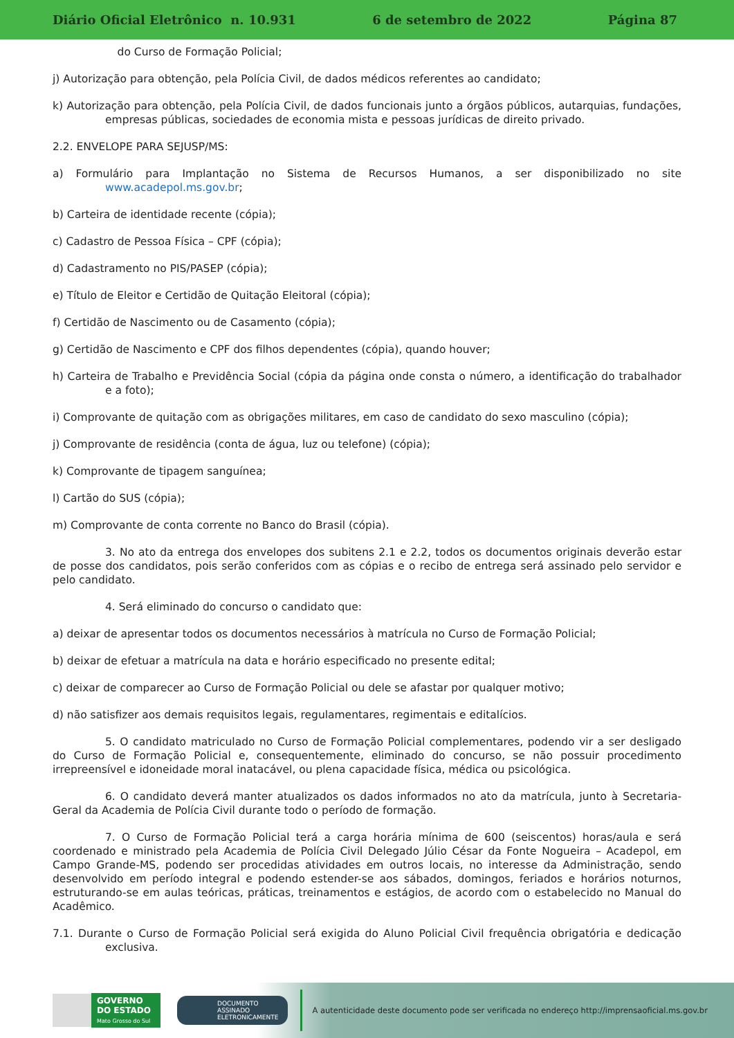Diário Oficial Eletrônico n. 10.931 6 de setembro de 2022 Página 87
do Curso de Formação Policial;
j) Autorização para obtenção, pela Polícia Civil, de dados médicos referentes ao candidato;
k) Autorização para obtenção, pela Polícia Civil, de dados funcionais junto a órgãos públicos, autarquias, fundações, empresas públicas, sociedades de economia mista e pessoas jurídicas de direito privado.
2.2. ENVELOPE PARA SEJUSP/MS:
a) Formulário para Implantação no Sistema de Recursos Humanos, a ser disponibilizado no site www.acadepol.ms.gov.br;
b) Carteira de identidade recente (cópia);
c) Cadastro de Pessoa Física – CPF (cópia);
d) Cadastramento no PIS/PASEP (cópia);
e) Título de Eleitor e Certidão de Quitação Eleitoral (cópia);
f) Certidão de Nascimento ou de Casamento (cópia);
g) Certidão de Nascimento e CPF dos filhos dependentes (cópia), quando houver;
h) Carteira de Trabalho e Previdência Social (cópia da página onde consta o número, a identificação do trabalhador e a foto);
i) Comprovante de quitação com as obrigações militares, em caso de candidato do sexo masculino (cópia);
j) Comprovante de residência (conta de água, luz ou telefone) (cópia);
k) Comprovante de tipagem sanguínea;
l) Cartão do SUS (cópia);
m) Comprovante de conta corrente no Banco do Brasil (cópia).
3. No ato da entrega dos envelopes dos subitens 2.1 e 2.2, todos os documentos originais deverão estar de posse dos candidatos, pois serão conferidos com as cópias e o recibo de entrega será assinado pelo servidor e pelo candidato.
4. Será eliminado do concurso o candidato que:
a) deixar de apresentar todos os documentos necessários à matrícula no Curso de Formação Policial;
b) deixar de efetuar a matrícula na data e horário especificado no presente edital;
c) deixar de comparecer ao Curso de Formação Policial ou dele se afastar por qualquer motivo;
d) não satisfizer aos demais requisitos legais, regulamentares, regimentais e editalícios.
5. O candidato matriculado no Curso de Formação Policial complementares, podendo vir a ser desligado do Curso de Formação Policial e, consequentemente, eliminado do concurso, se não possuir procedimento irrepreensível e idoneidade moral inatacável, ou plena capacidade física, médica ou psicológica.
6. O candidato deverá manter atualizados os dados informados no ato da matrícula, junto à Secretaria-Geral da Academia de Polícia Civil durante todo o período de formação.
7. O Curso de Formação Policial terá a carga horária mínima de 600 (seiscentos) horas/aula e será coordenado e ministrado pela Academia de Polícia Civil Delegado Júlio César da Fonte Nogueira – Acadepol, em Campo Grande-MS, podendo ser procedidas atividades em outros locais, no interesse da Administração, sendo desenvolvido em período integral e podendo estender-se aos sábados, domingos, feriados e horários noturnos, estruturando-se em aulas teóricas, práticas, treinamentos e estágios, de acordo com o estabelecido no Manual do Acadêmico.
7.1. Durante o Curso de Formação Policial será exigida do Aluno Policial Civil frequência obrigatória e dedicação exclusiva.
GOVERNO
DO ESTADO
Mato Grosso do Sul
DOCUMENTO
ASSINADO
ELETRONICAMENTE
A autenticidade deste documento pode ser verificada no endereço http://imprensaoficial.ms.gov.br